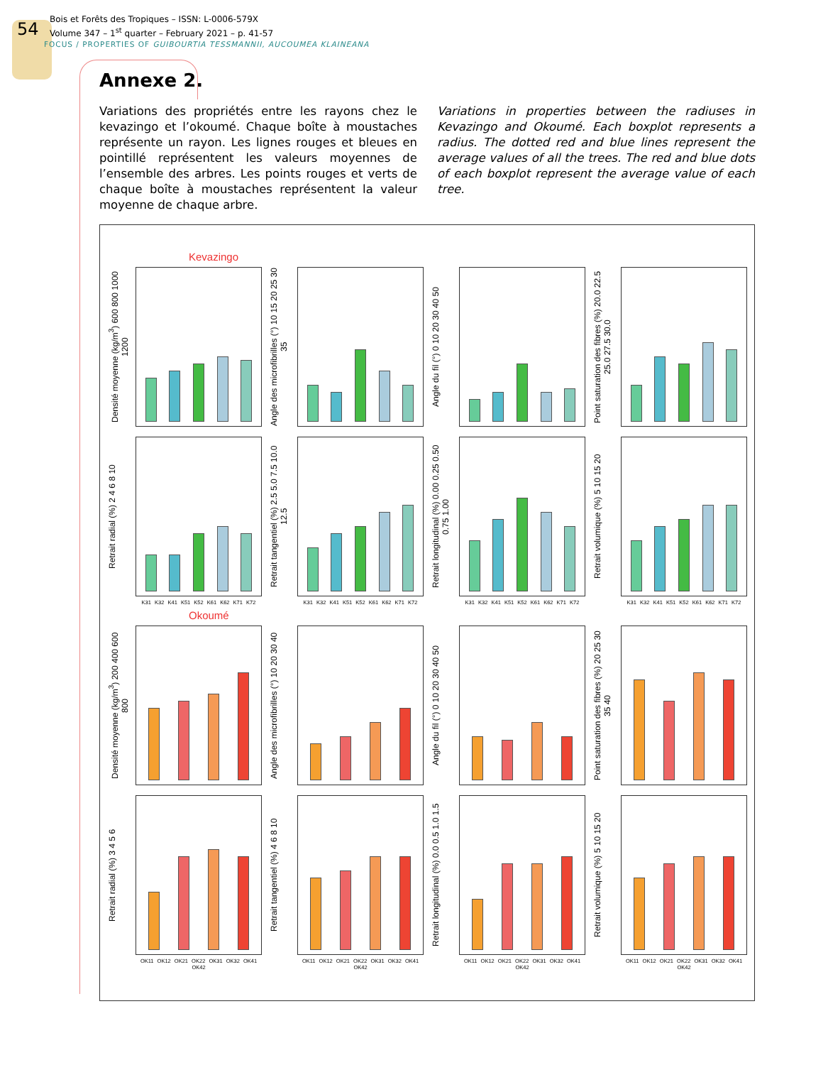54 Bois et Forêts des Tropiques – ISSN: L-0006-579X
Volume 347 – 1<sup>st</sup> quarter – February 2021 – p. 41-57
FOCUS / PROPERTIES OF GUIBOURTIA TESSMANNII, AUCOUMEA KLAINEANA
Annexe 2.
Variations des propriétés entre les rayons chez le kevazingo et l’okoumé. Chaque boîte à moustaches représente un rayon. Les lignes rouges et bleues en pointillé représentent les valeurs moyennes de l’ensemble des arbres. Les points rouges et verts de chaque boîte à moustaches représentent la valeur moyenne de chaque arbre.
Variations in properties between the radiuses in Kevazingo and Okoumé. Each boxplot represents a radius. The dotted red and blue lines represent the average values of all the trees. The red and blue dots of each boxplot represent the average value of each tree.
Kevazingo
Densité moyenne (kg/m<sup>3</sup>) 600 800 1000 1200
Angle des microfibrilles (°) 10 15 20 25 30 35
Angle du fil (°) 0 10 20 30 40 50
Point saturation des fibres (%) 20.0 22.5 25.0 27.5 30.0
Retrait radial (%) 2 4 6 8 10
Retrait tangentiel (%) 2.5 5.0 7.5 10.0 12.5
Retrait longitudinal (%) 0.00 0.25 0.50 0.75 1.00
Retrait volumique (%) 5 10 15 20
K31 K32 K41 K51 K52 K61 K62 K71 K72
K31 K32 K41 K51 K52 K61 K62 K71 K72
K31 K32 K41 K51 K52 K61 K62 K71 K72
K31 K32 K41 K51 K52 K61 K62 K71 K72
Okoumé
Densité moyenne (kg/m<sup>3</sup>) 200 400 600 800
Angle des microfibrilles (°) 10 20 30 40
Angle du fil (°) 0 10 20 30 40 50
Point saturation des fibres (%) 20 25 30 35 40
Retrait radial (%) 3 4 5 6
Retrait tangentiel (%) 4 6 8 10
Retrait longitudinal (%) 0.0 0.5 1.0 1.5
Retrait volumique (%) 5 10 15 20
OK11 OK12 OK21 OK22 OK31 OK32 OK41 OK42
OK11 OK12 OK21 OK22 OK31 OK32 OK41 OK42
OK11 OK12 OK21 OK22 OK31 OK32 OK41 OK42
OK11 OK12 OK21 OK22 OK31 OK32 OK41 OK42